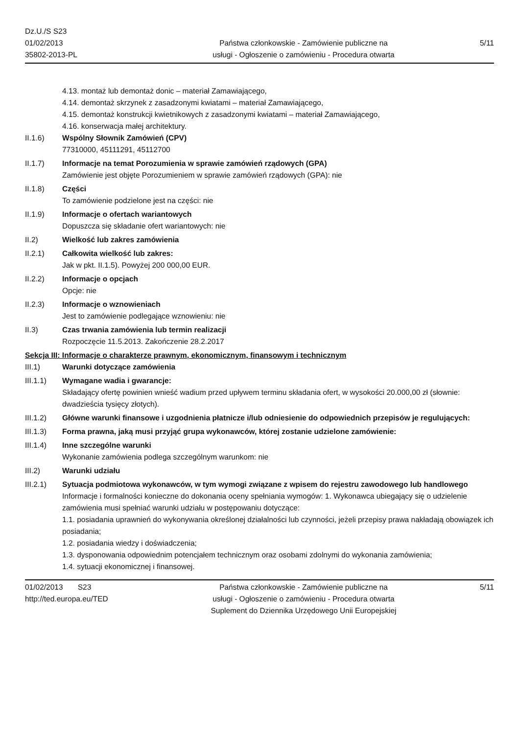Dz.U./S S23
01/02/2013
35802-2013-PL
Państwa członkowskie - Zamówienie publiczne na
usługi - Ogłoszenie o zamówieniu - Procedura otwarta
5/11
4.13. montaż lub demontaż donic – materiał Zamawiającego,
4.14. demontaż skrzynek z zasadzonymi kwiatami – materiał Zamawiającego,
4.15. demontaż konstrukcji kwietnikowych z zasadzonymi kwiatami – materiał Zamawiającego,
4.16. konserwacja małej architektury.
II.1.6) Wspólny Słownik Zamówień (CPV)
77310000, 45111291, 45112700
II.1.7) Informacje na temat Porozumienia w sprawie zamówień rządowych (GPA)
Zamówienie jest objęte Porozumieniem w sprawie zamówień rządowych (GPA): nie
II.1.8) Części
To zamówienie podzielone jest na części: nie
II.1.9) Informacje o ofertach wariantowych
Dopuszcza się składanie ofert wariantowych: nie
II.2) Wielkość lub zakres zamówienia
II.2.1) Całkowita wielkość lub zakres:
Jak w pkt. II.1.5). Powyżej 200 000,00 EUR.
II.2.2) Informacje o opcjach
Opcje: nie
II.2.3) Informacje o wznowieniach
Jest to zamówienie podlegające wznowieniu: nie
II.3) Czas trwania zamówienia lub termin realizacji
Rozpoczęcie 11.5.2013. Zakończenie 28.2.2017
Sekcja III: Informacje o charakterze prawnym, ekonomicznym, finansowym i technicznym
III.1) Warunki dotyczące zamówienia
III.1.1) Wymagane wadia i gwarancje:
Składający ofertę powinien wnieść wadium przed upływem terminu składania ofert, w wysokości 20.000,00 zł (słownie: dwadzieścia tysięcy złotych).
III.1.2) Główne warunki finansowe i uzgodnienia płatnicze i/lub odniesienie do odpowiednich przepisów je regulujących:
III.1.3) Forma prawna, jaką musi przyjąć grupa wykonawców, której zostanie udzielone zamówienie:
III.1.4) Inne szczególne warunki
Wykonanie zamówienia podlega szczególnym warunkom: nie
III.2) Warunki udziału
III.2.1) Sytuacja podmiotowa wykonawców, w tym wymogi związane z wpisem do rejestru zawodowego lub handlowego
Informacje i formalności konieczne do dokonania oceny spełniania wymogów: 1. Wykonawca ubiegający się o udzielenie zamówienia musi spełniać warunki udziału w postępowaniu dotyczące:
1.1. posiadania uprawnień do wykonywania określonej działalności lub czynności, jeżeli przepisy prawa nakładają obowiązek ich posiadania;
1.2. posiadania wiedzy i doświadczenia;
1.3. dysponowania odpowiednim potencjałem technicznym oraz osobami zdolnymi do wykonania zamówienia;
1.4. sytuacji ekonomicznej i finansowej.
01/02/2013 S23
http://ted.europa.eu/TED
Państwa członkowskie - Zamówienie publiczne na
usługi - Ogłoszenie o zamówieniu - Procedura otwarta
Suplement do Dziennika Urzędowego Unii Europejskiej
5/11